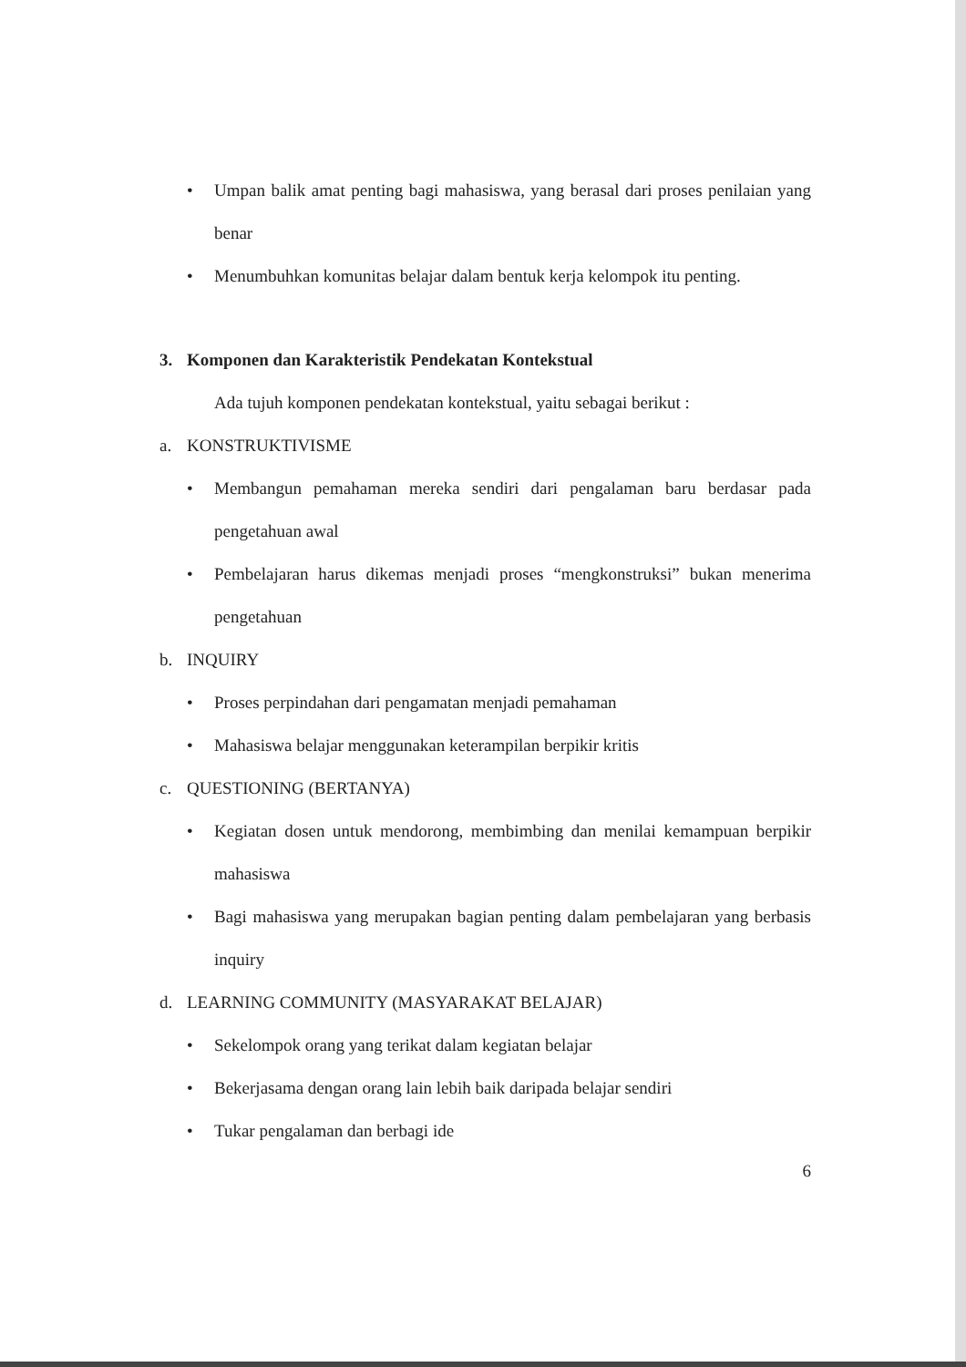• Umpan balik amat penting bagi mahasiswa, yang berasal dari proses penilaian yang benar
• Menumbuhkan komunitas belajar dalam bentuk kerja kelompok itu penting.
3. Komponen dan Karakteristik Pendekatan Kontekstual
Ada tujuh komponen pendekatan kontekstual, yaitu sebagai berikut :
a. KONSTRUKTIVISME
• Membangun pemahaman mereka sendiri dari pengalaman baru berdasar pada pengetahuan awal
• Pembelajaran harus dikemas menjadi proses “mengkonstruksi” bukan menerima pengetahuan
b. INQUIRY
• Proses perpindahan dari pengamatan menjadi pemahaman
• Mahasiswa belajar menggunakan keterampilan berpikir kritis
c. QUESTIONING (BERTANYA)
• Kegiatan dosen untuk mendorong, membimbing dan menilai kemampuan berpikir mahasiswa
• Bagi mahasiswa yang merupakan bagian penting dalam pembelajaran yang berbasis inquiry
d. LEARNING COMMUNITY (MASYARAKAT BELAJAR)
• Sekelompok orang yang terikat dalam kegiatan belajar
• Bekerjasama dengan orang lain lebih baik daripada belajar sendiri
• Tukar pengalaman dan berbagi ide
6